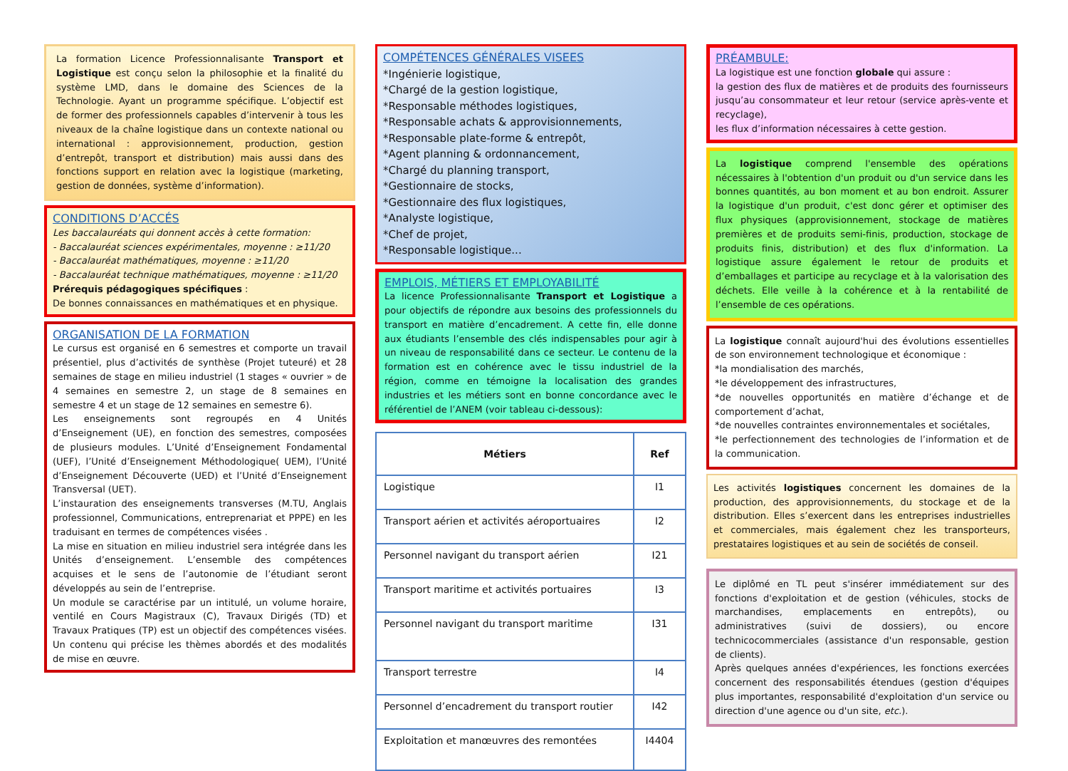La formation Licence Professionnalisante Transport et Logistique est conçu selon la philosophie et la finalité du système LMD, dans le domaine des Sciences de la Technologie. Ayant un programme spécifique. L’objectif est de former des professionnels capables d’intervenir à tous les niveaux de la chaîne logistique dans un contexte national ou international : approvisionnement, production, gestion d’entrepôt, transport et distribution) mais aussi dans des fonctions support en relation avec la logistique (marketing, gestion de données, système d’information).
CONDITIONS D’ACCÉS
Les baccalauréats qui donnent accès à cette formation:
- Baccalauréat sciences expérimentales, moyenne : ≥11/20
- Baccalauréat mathématiques, moyenne : ≥11/20
- Baccalauréat technique mathématiques, moyenne : ≥11/20
Prérequis pédagogiques spécifiques :
De bonnes connaissances en mathématiques et en physique.
ORGANISATION DE LA FORMATION
Le cursus est organisé en 6 semestres et comporte un travail présentiel, plus d’activités de synthèse (Projet tuteuré) et 28 semaines de stage en milieu industriel (1 stages « ouvrier » de 4 semaines en semestre 2, un stage de 8 semaines en semestre 4 et un stage de 12 semaines en semestre 6).
Les enseignements sont regroupés en 4 Unités d’Enseignement (UE), en fonction des semestres, composées de plusieurs modules. L’Unité d’Enseignement Fondamental (UEF), l’Unité d’Enseignement Méthodologique( UEM), l’Unité d’Enseignement Découverte (UED) et l’Unité d’Enseignement Transversal (UET).
L’instauration des enseignements transverses (M.TU, Anglais professionnel, Communications, entreprenariat et PPPE) en les traduisant en termes de compétences visées .
La mise en situation en milieu industriel sera intégrée dans les Unités d’enseignement. L’ensemble des compétences acquises et le sens de l’autonomie de l’étudiant seront développés au sein de l’entreprise.
Un module se caractérise par un intitulé, un volume horaire, ventilé en Cours Magistraux (C), Travaux Dirigés (TD) et Travaux Pratiques (TP) est un objectif des compétences visées. Un contenu qui précise les thèmes abordés et des modalités de mise en œuvre.
COMPÉTENCES GÉNÉRALES VISEES
*Ingénierie logistique,
*Chargé de la gestion logistique,
*Responsable méthodes logistiques,
*Responsable achats & approvisionnements,
*Responsable plate-forme & entrepôt,
*Agent planning & ordonnancement,
*Chargé du planning transport,
*Gestionnaire de stocks,
*Gestionnaire des flux logistiques,
*Analyste logistique,
*Chef de projet,
*Responsable logistique...
EMPLOIS, MÉTIERS ET EMPLOYABILITÉ
La licence Professionnalisante Transport et Logistique a pour objectifs de répondre aux besoins des professionnels du transport en matière d’encadrement. A cette fin, elle donne aux étudiants l’ensemble des clés indispensables pour agir à un niveau de responsabilité dans ce secteur. Le contenu de la formation est en cohérence avec le tissu industriel de la région, comme en témoigne la localisation des grandes industries et les métiers sont en bonne concordance avec le référentiel de l’ANEM (voir tableau ci-dessous):
| Métiers | Ref |
| --- | --- |
| Logistique | I1 |
| Transport aérien et activités aéroportuaires | I2 |
| Personnel navigant du transport aérien | I21 |
| Transport maritime et activités portuaires | I3 |
| Personnel navigant du transport maritime | I31 |
| Transport terrestre | I4 |
| Personnel d’encadrement du transport routier | I42 |
| Exploitation et manœuvres des remontées | I4404 |
PRÉAMBULE:
La logistique est une fonction globale qui assure :
la gestion des flux de matières et de produits des fournisseurs jusqu’au consommateur et leur retour (service après-vente et recyclage),
les flux d’information nécessaires à cette gestion.
La logistique comprend l'ensemble des opérations nécessaires à l'obtention d'un produit ou d'un service dans les bonnes quantités, au bon moment et au bon endroit. Assurer la logistique d'un produit, c'est donc gérer et optimiser des flux physiques (approvisionnement, stockage de matières premières et de produits semi-finis, production, stockage de produits finis, distribution) et des flux d'information. La logistique assure également le retour de produits et d’emballages et participe au recyclage et à la valorisation des déchets. Elle veille à la cohérence et à la rentabilité de l’ensemble de ces opérations.
La logistique connaît aujourd'hui des évolutions essentielles de son environnement technologique et économique :
*la mondialisation des marchés,
*le développement des infrastructures,
*de nouvelles opportunités en matière d’échange et de comportement d’achat,
*de nouvelles contraintes environnementales et sociétales,
*le perfectionnement des technologies de l’information et de la communication.
Les activités logistiques concernent les domaines de la production, des approvisionnements, du stockage et de la distribution. Elles s’exercent dans les entreprises industrielles et commerciales, mais également chez les transporteurs, prestataires logistiques et au sein de sociétés de conseil.
Le diplômé en TL peut s'insérer immédiatement sur des fonctions d'exploitation et de gestion (véhicules, stocks de marchandises, emplacements en entrepôts), ou administratives (suivi de dossiers), ou encore technicocommerciales (assistance d'un responsable, gestion de clients).
Après quelques années d'expériences, les fonctions exercées concernent des responsabilités étendues (gestion d'équipes plus importantes, responsabilité d'exploitation d'un service ou direction d'une agence ou d'un site, etc.).